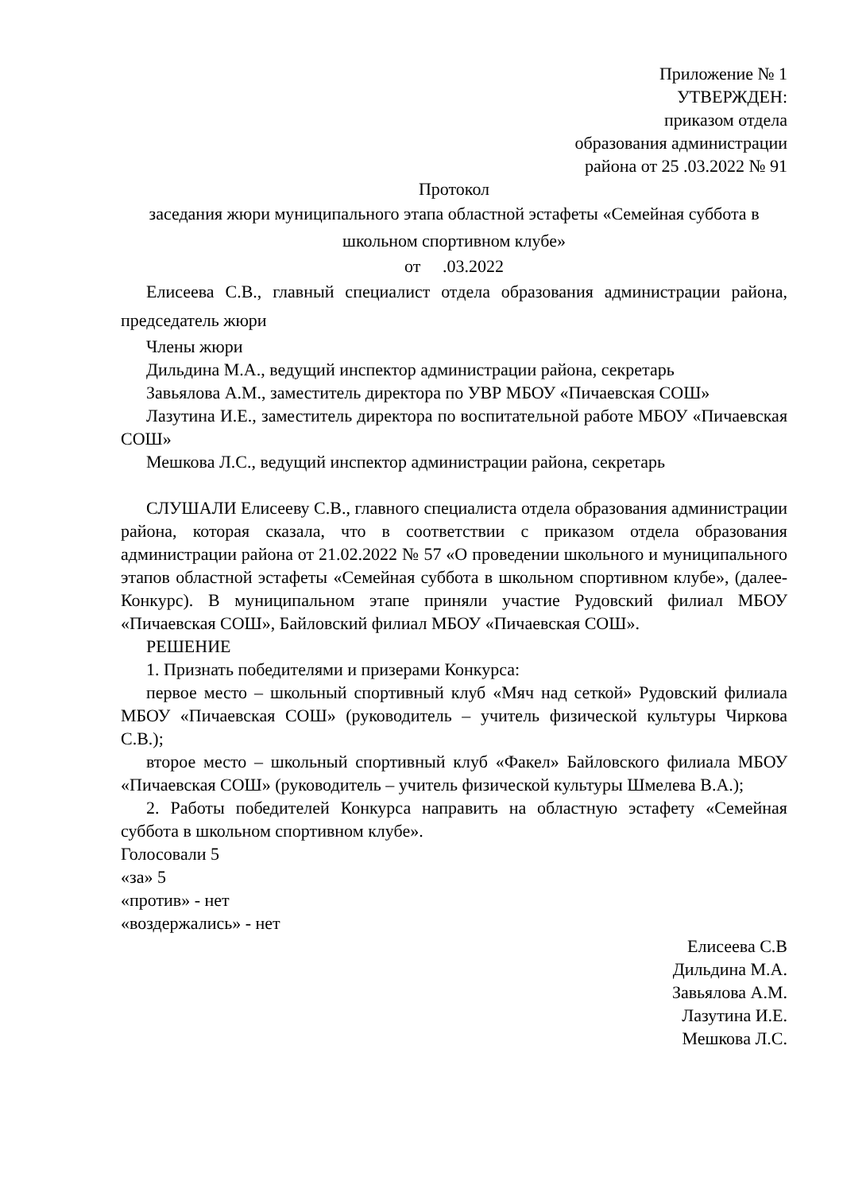Приложение № 1
УТВЕРЖДЕН:
приказом отдела
образования администрации
района от 25 .03.2022 № 91
Протокол
заседания жюри муниципального этапа областной эстафеты «Семейная суббота в школьном спортивном клубе»
от .03.2022
Елисеева С.В., главный специалист отдела образования администрации района, председатель жюри
Члены жюри
Дильдина М.А., ведущий инспектор администрации района, секретарь
Завьялова А.М., заместитель директора по УВР МБОУ «Пичаевская СОШ»
Лазутина И.Е., заместитель директора по воспитательной работе МБОУ «Пичаевская СОШ»
Мешкова Л.С., ведущий инспектор администрации района, секретарь
СЛУШАЛИ Елисееву С.В., главного специалиста отдела образования администрации района, которая сказала, что в соответствии с приказом отдела образования администрации района от 21.02.2022 № 57 «О проведении школьного и муниципального этапов областной эстафеты «Семейная суббота в школьном спортивном клубе», (далее-Конкурс). В муниципальном этапе приняли участие Рудовский филиал МБОУ «Пичаевская СОШ», Байловский филиал МБОУ «Пичаевская СОШ».
РЕШЕНИЕ
1. Признать победителями и призерами Конкурса:
первое место – школьный спортивный клуб «Мяч над сеткой» Рудовский филиала МБОУ «Пичаевская СОШ» (руководитель – учитель физической культуры Чиркова С.В.);
второе место – школьный спортивный клуб «Факел» Байловского филиала МБОУ «Пичаевская СОШ» (руководитель – учитель физической культуры Шмелева В.А.);
2. Работы победителей Конкурса направить на областную эстафету «Семейная суббота в школьном спортивном клубе».
Голосовали 5
«за» 5
«против» - нет
«воздержались» - нет
Елисеева С.В
Дильдина М.А.
Завьялова А.М.
Лазутина И.Е.
Мешкова Л.С.